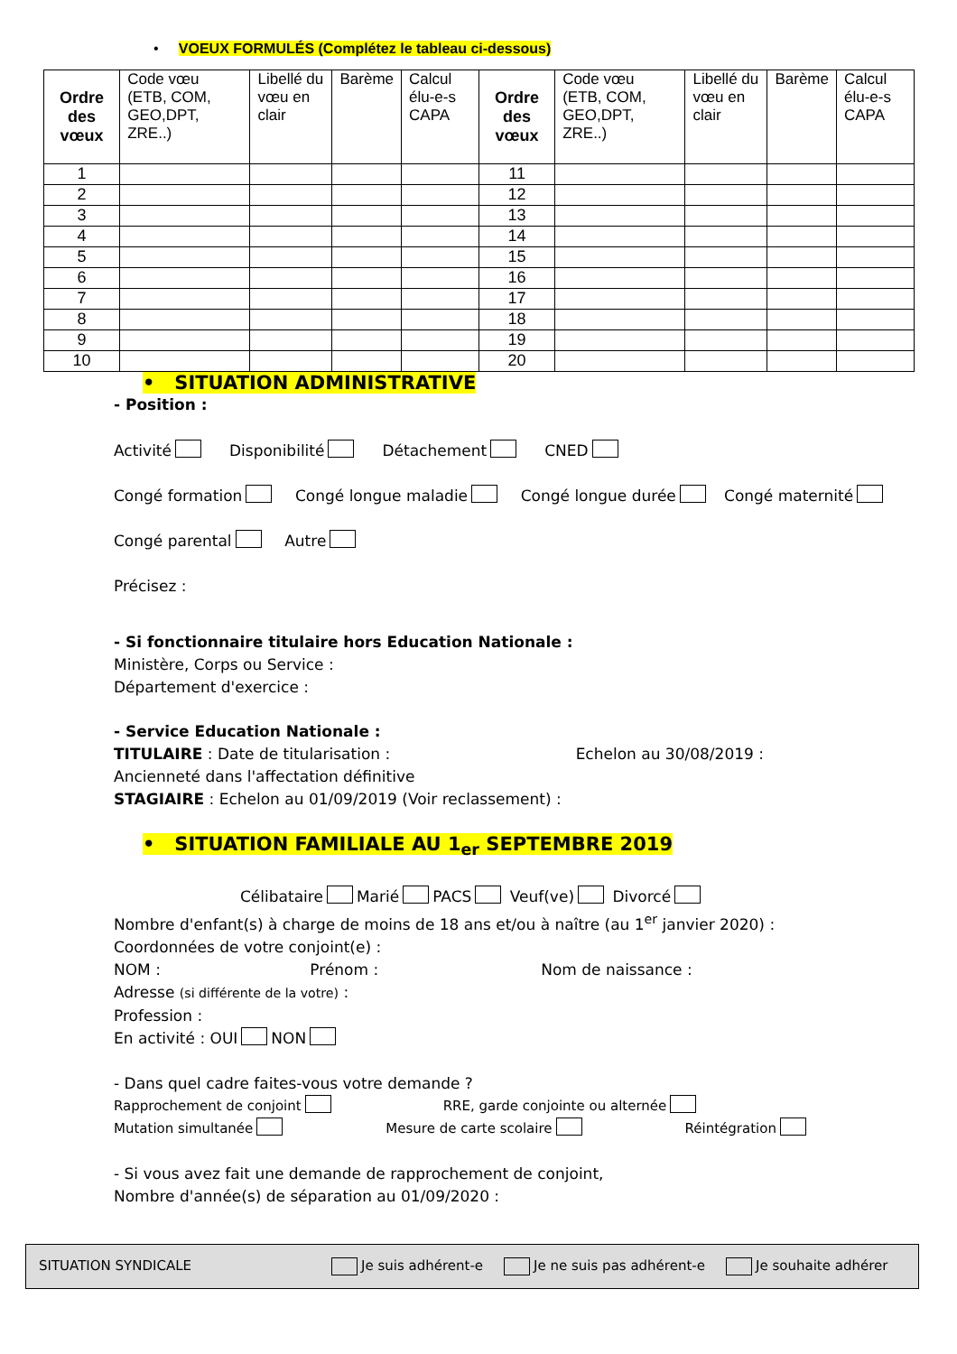• VOEUX FORMULÉS (Complétez le tableau ci-dessous)
| Ordre des vœux | Code vœu (ETB, COM, GEO,DPT, ZRE..) | Libellé du vœu en clair | Barème | Calcul élu-e-s CAPA | Ordre des vœux | Code vœu (ETB, COM, GEO,DPT, ZRE..) | Libellé du vœu en clair | Barème | Calcul élu-e-s CAPA |
| --- | --- | --- | --- | --- | --- | --- | --- | --- | --- |
| 1 | | | | | 11 | | | | |
| 2 | | | | | 12 | | | | |
| 3 | | | | | 13 | | | | |
| 4 | | | | | 14 | | | | |
| 5 | | | | | 15 | | | | |
| 6 | | | | | 16 | | | | |
| 7 | | | | | 17 | | | | |
| 8 | | | | | 18 | | | | |
| 9 | | | | | 19 | | | | |
| 10 | | | | | 20 | | | | |
• SITUATION ADMINISTRATIVE
- Position :
Activité Disponibilité Détachement CNED
Congé formation Congé longue maladie Congé longue durée Congé maternité
Congé parental Autre
Précisez :
- Si fonctionnaire titulaire hors Education Nationale :
Ministère, Corps ou Service :
Département d'exercice :
- Service Education Nationale :
TITULAIRE : Date de titularisation : Echelon au 30/08/2019 :
Ancienneté dans l'affectation définitive
STAGIAIRE : Echelon au 01/09/2019 (Voir reclassement) :
• SITUATION FAMILIALE AU 1<sub>er</sub> SEPTEMBRE 2019
Célibataire Marié PACS Veuf(ve) Divorcé
Nombre d'enfant(s) à charge de moins de 18 ans et/ou à naître (au 1<sup>er</sup> janvier 2020) :
Coordonnées de votre conjoint(e) :
NOM : Prénom : Nom de naissance :
Adresse (si différente de la votre) :
Profession :
En activité : OUI NON
- Dans quel cadre faites-vous votre demande ?
Rapprochement de conjoint RRE, garde conjointe ou alternée
Mutation simultanée Mesure de carte scolaire Réintégration
- Si vous avez fait une demande de rapprochement de conjoint,
Nombre d'année(s) de séparation au 01/09/2020 :
SITUATION SYNDICALE Je suis adhérent-e Je ne suis pas adhérent-e Je souhaite adhérer